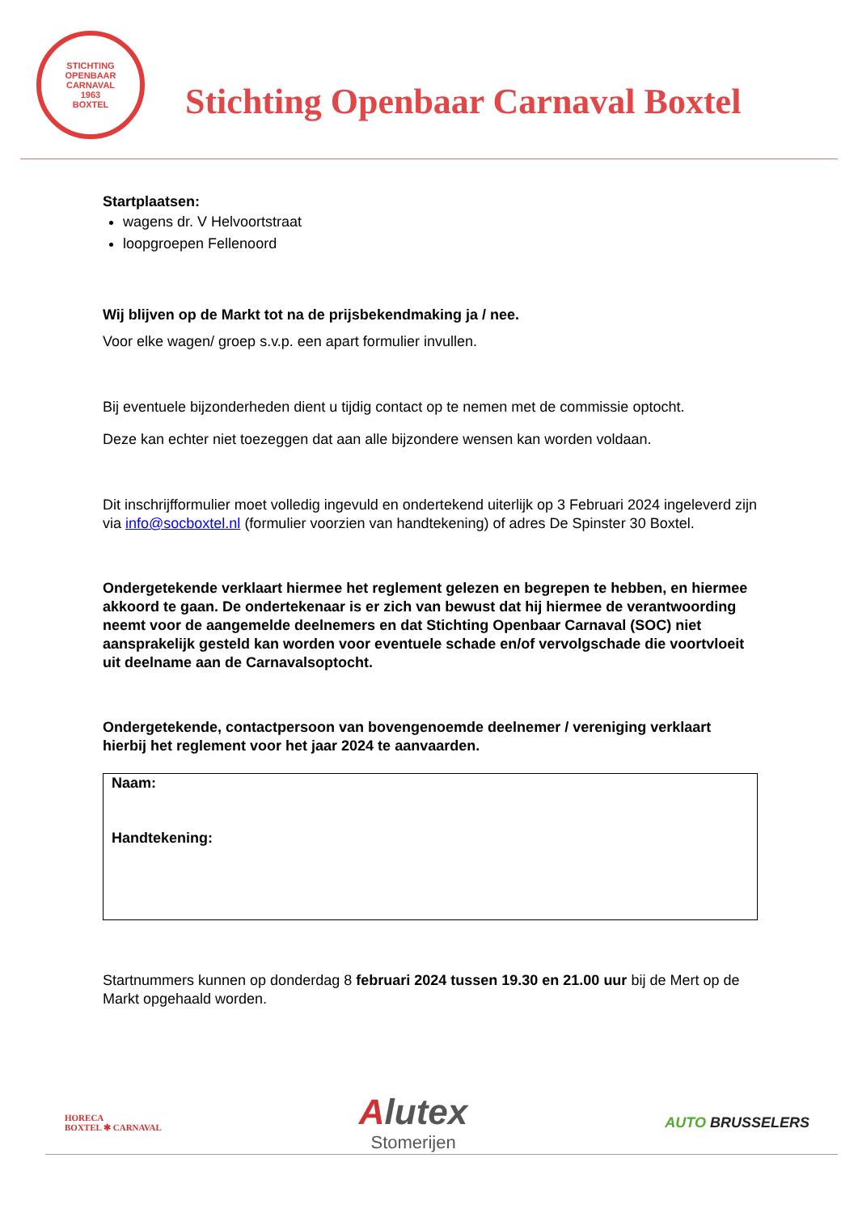STICHTING OPENBAAR CARNAVAL
1963
BOXTEL
Stichting Openbaar Carnaval Boxtel
Startplaatsen:
wagens dr. V Helvoortstraat
loopgroepen Fellenoord
Wij blijven op de Markt tot na de prijsbekendmaking ja / nee.
Voor elke wagen/ groep s.v.p. een apart formulier invullen.
Bij eventuele bijzonderheden dient u tijdig contact op te nemen met de commissie optocht.
Deze kan echter niet toezeggen dat aan alle bijzondere wensen kan worden voldaan.
Dit inschrijfformulier moet volledig ingevuld en ondertekend uiterlijk op 3 Februari 2024 ingeleverd zijn via info@socboxtel.nl (formulier voorzien van handtekening) of adres De Spinster 30 Boxtel.
Ondergetekende verklaart hiermee het reglement gelezen en begrepen te hebben, en hiermee akkoord te gaan. De ondertekenaar is er zich van bewust dat hij hiermee de verantwoording neemt voor de aangemelde deelnemers en dat Stichting Openbaar Carnaval (SOC) niet aansprakelijk gesteld kan worden voor eventuele schade en/of vervolgschade die voortvloeit uit deelname aan de Carnavalsoptocht.
Ondergetekende, contactpersoon van bovengenoemde deelnemer / vereniging verklaart hierbij het reglement voor het jaar 2024 te aanvaarden.
Naam:
Handtekening:
Startnummers kunnen op donderdag 8 februari 2024 tussen 19.30 en 21.00 uur bij de Mert op de Markt opgehaald worden.
HORECA
BOXTEL ✱ CARNAVAL
Alutex
Stomerijen
AUTO BRUSSELERS